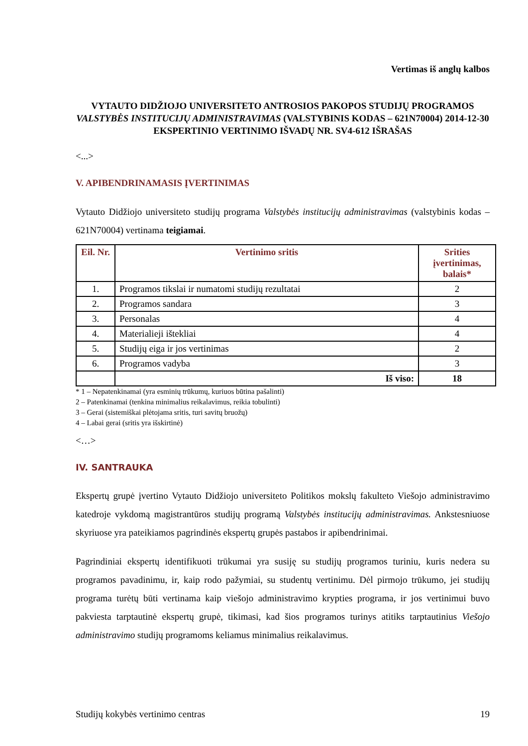Vertimas iš anglų kalbos
VYTAUTO DIDŽIOJO UNIVERSITETO ANTROSIOS PAKOPOS STUDIJŲ PROGRAMOS VALSTYBĖS INSTITUCIJŲ ADMINISTRAVIMAS (VALSTYBINIS KODAS – 621N70004) 2014-12-30 EKSPERTINIO VERTINIMO IŠVADŲ NR. SV4-612 IŠRAŠAS
<...>
V. APIBENDRINAMASIS ĮVERTINIMAS
Vytauto Didžiojo universiteto studijų programa Valstybės institucijų administravimas (valstybinis kodas – 621N70004) vertinama teigiamai.
| Eil. Nr. | Vertinimo sritis | Srities įvertinimas, balais* |
| --- | --- | --- |
| 1. | Programos tikslai ir numatomi studijų rezultatai | 2 |
| 2. | Programos sandara | 3 |
| 3. | Personalas | 4 |
| 4. | Materialieji ištekliai | 4 |
| 5. | Studijų eiga ir jos vertinimas | 2 |
| 6. | Programos vadyba | 3 |
| | Iš viso: | 18 |
* 1 – Nepatenkinamai (yra esminių trūkumų, kuriuos būtina pašalinti)
2 – Patenkinamai (tenkina minimalius reikalavimus, reikia tobulinti)
3 – Gerai (sistemiškai plėtojama sritis, turi savitų bruožų)
4 – Labai gerai (sritis yra išskirtinė)
<…>
IV. SANTRAUKA
Ekspertų grupė įvertino Vytauto Didžiojo universiteto Politikos mokslų fakulteto Viešojo administravimo katedroje vykdomą magistrantūros studijų programą Valstybės institucijų administravimas. Ankstesniuose skyriuose yra pateikiamos pagrindinės ekspertų grupės pastabos ir apibendrinimai.
Pagrindiniai ekspertų identifikuoti trūkumai yra susiję su studijų programos turiniu, kuris nedera su programos pavadinimu, ir, kaip rodo pažymiai, su studentų vertinimu. Dėl pirmojo trūkumo, jei studijų programa turėtų būti vertinama kaip viešojo administravimo krypties programa, ir jos vertinimui buvo pakviesta tarptautinė ekspertų grupė, tikimasi, kad šios programos turinys atitiks tarptautinius Viešojo administravimo studijų programoms keliamus minimalius reikalavimus.
Studijų kokybės vertinimo centras 19